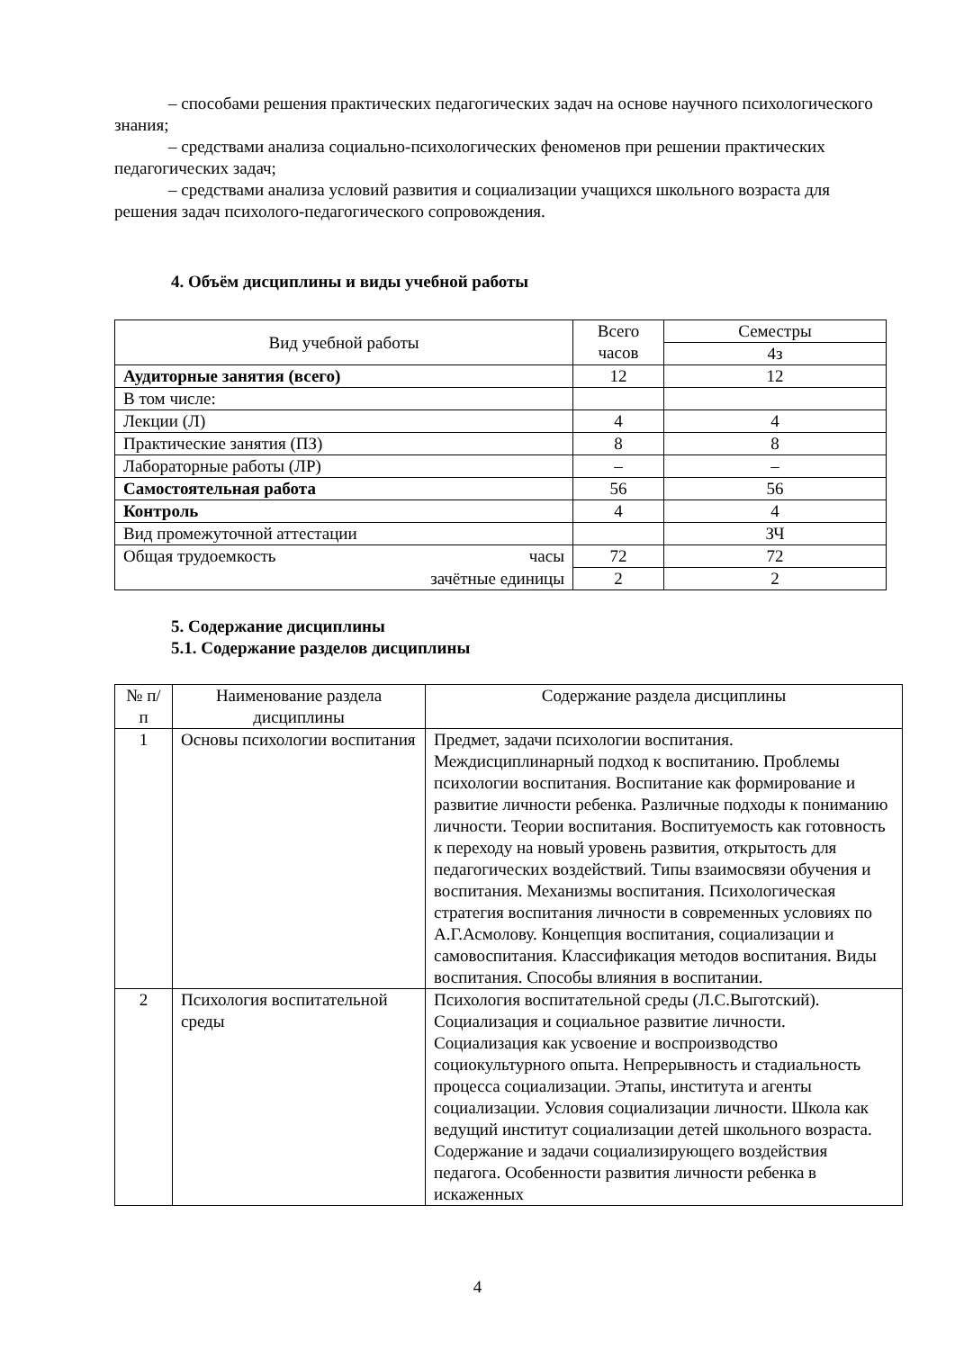– способами решения практических педагогических задач на основе научного психологического знания;
– средствами анализа социально-психологических феноменов при решении практических педагогических задач;
– средствами анализа условий развития и социализации учащихся школьного возраста для решения задач психолого-педагогического сопровождения.
4. Объём дисциплины и виды учебной работы
| Вид учебной работы | Всего часов | Семестры |
| --- | --- | --- |
| | | 4з |
| Аудиторные занятия (всего) | 12 | 12 |
| В том числе: | | |
| Лекции (Л) | 4 | 4 |
| Практические занятия (ПЗ) | 8 | 8 |
| Лабораторные работы (ЛР) | – | – |
| Самостоятельная работа | 56 | 56 |
| Контроль | 4 | 4 |
| Вид промежуточной аттестации | | ЗЧ |
| Общая трудоемкость часы | 72 | 72 |
| зачётные единицы | 2 | 2 |
5. Содержание дисциплины
5.1. Содержание разделов дисциплины
| № п/п | Наименование раздела дисциплины | Содержание раздела дисциплины |
| --- | --- | --- |
| 1 | Основы психологии воспитания | Предмет, задачи психологии воспитания. Междисциплинарный подход к воспитанию. Проблемы психологии воспитания. Воспитание как формирование и развитие личности ребенка. Различные подходы к пониманию личности. Теории воспитания. Воспитуемость как готовность к переходу на новый уровень развития, открытость для педагогических воздействий. Типы взаимосвязи обучения и воспитания. Механизмы воспитания. Психологическая стратегия воспитания личности в современных условиях по А.Г.Асмолову. Концепция воспитания, социализации и самовоспитания. Классификация методов воспитания. Виды воспитания. Способы влияния в воспитании. |
| 2 | Психология воспитательной среды | Психология воспитательной среды (Л.С.Выготский). Социализация и социальное развитие личности. Социализация как усвоение и воспроизводство социокультурного опыта. Непрерывность и стадиальность процесса социализации. Этапы, института и агенты социализации. Условия социализации личности. Школа как ведущий институт социализации детей школьного возраста. Содержание и задачи социализирующего воздействия педагога. Особенности развития личности ребенка в искаженных |
4